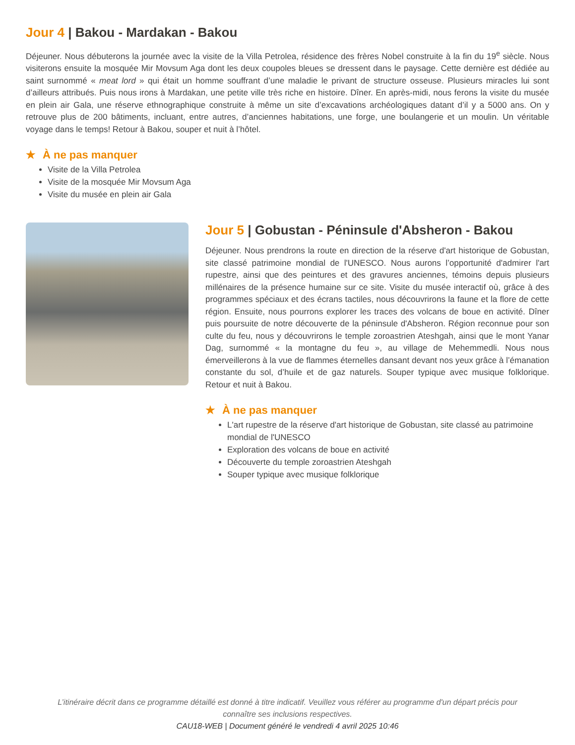Jour 4 | Bakou - Mardakan - Bakou
Déjeuner. Nous débuterons la journée avec la visite de la Villa Petrolea, résidence des frères Nobel construite à la fin du 19<sup>e</sup> siècle. Nous visiterons ensuite la mosquée Mir Movsum Aga dont les deux coupoles bleues se dressent dans le paysage. Cette dernière est dédiée au saint surnommé « meat lord » qui était un homme souffrant d’une maladie le privant de structure osseuse. Plusieurs miracles lui sont d’ailleurs attribués. Puis nous irons à Mardakan, une petite ville très riche en histoire. Dîner. En après-midi, nous ferons la visite du musée en plein air Gala, une réserve ethnographique construite à même un site d’excavations archéologiques datant d’il y a 5000 ans. On y retrouve plus de 200 bâtiments, incluant, entre autres, d’anciennes habitations, une forge, une boulangerie et un moulin. Un véritable voyage dans le temps! Retour à Bakou, souper et nuit à l’hôtel.
★ À ne pas manquer
Visite de la Villa Petrolea
Visite de la mosquée Mir Movsum Aga
Visite du musée en plein air Gala
Jour 5 | Gobustan - Péninsule d'Absheron - Bakou
Déjeuner. Nous prendrons la route en direction de la réserve d'art historique de Gobustan, site classé patrimoine mondial de l'UNESCO. Nous aurons l’opportunité d'admirer l'art rupestre, ainsi que des peintures et des gravures anciennes, témoins depuis plusieurs millénaires de la présence humaine sur ce site. Visite du musée interactif où, grâce à des programmes spéciaux et des écrans tactiles, nous découvrirons la faune et la flore de cette région. Ensuite, nous pourrons explorer les traces des volcans de boue en activité. Dîner puis poursuite de notre découverte de la péninsule d'Absheron. Région reconnue pour son culte du feu, nous y découvrirons le temple zoroastrien Ateshgah, ainsi que le mont Yanar Dag, surnommé « la montagne du feu », au village de Mehemmedli. Nous nous émerveillerons à la vue de flammes éternelles dansant devant nos yeux grâce à l’émanation constante du sol, d’huile et de gaz naturels. Souper typique avec musique folklorique. Retour et nuit à Bakou.
★ À ne pas manquer
L'art rupestre de la réserve d'art historique de Gobustan, site classé au patrimoine mondial de l'UNESCO
Exploration des volcans de boue en activité
Découverte du temple zoroastrien Ateshgah
Souper typique avec musique folklorique
L’itinéraire décrit dans ce programme détaillé est donné à titre indicatif. Veuillez vous référer au programme d'un départ précis pour
connaître ses inclusions respectives.
CAU18-WEB | Document généré le vendredi 4 avril 2025 10:46